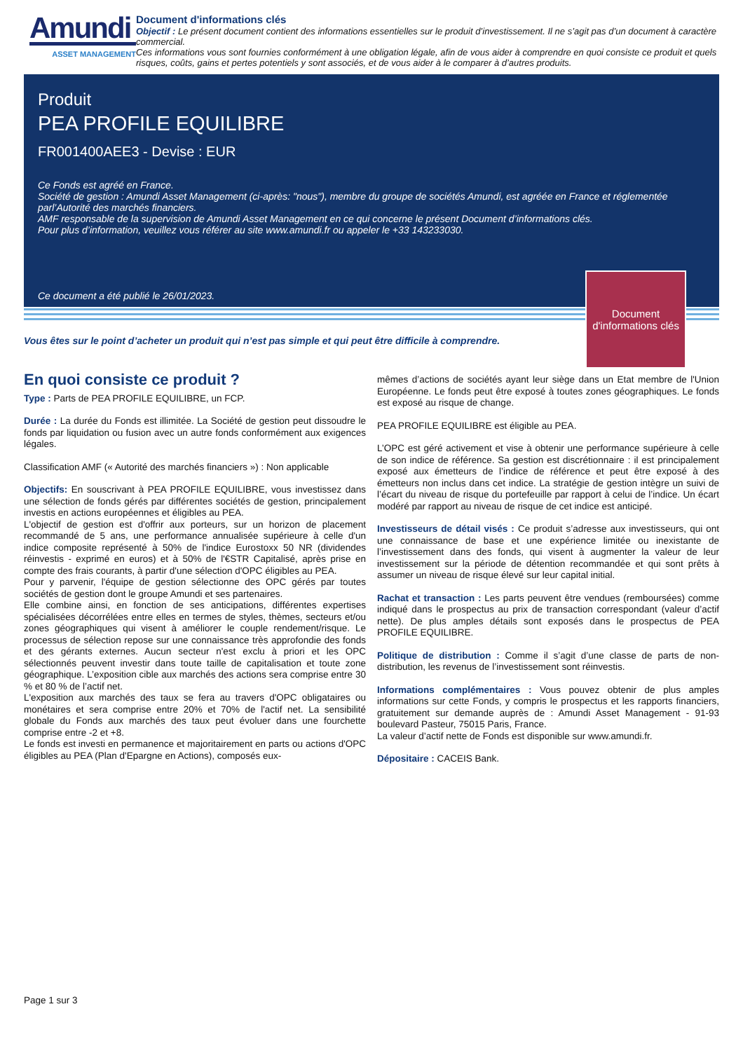Amundi
ASSET MANAGEMENT
Document d'informations clés
Objectif : Le présent document contient des informations essentielles sur le produit d’investissement. Il ne s’agit pas d’un document à caractère commercial.
Ces informations vous sont fournies conformément à une obligation légale, afin de vous aider à comprendre en quoi consiste ce produit et quels risques, coûts, gains et pertes potentiels y sont associés, et de vous aider à le comparer à d’autres produits.
Produit
PEA PROFILE EQUILIBRE
FR001400AEE3 - Devise : EUR
Ce Fonds est agréé en France.
Société de gestion : Amundi Asset Management (ci-après: "nous"), membre du groupe de sociétés Amundi, est agréée en France et réglementée parl’Autorité des marchés financiers.
AMF responsable de la supervision de Amundi Asset Management en ce qui concerne le présent Document d’informations clés.
Pour plus d’information, veuillez vous référer au site www.amundi.fr ou appeler le +33 143233030.
Ce document a été publié le 26/01/2023.
Document d'informations clés
Vous êtes sur le point d’acheter un produit qui n’est pas simple et qui peut être difficile à comprendre.
En quoi consiste ce produit ?
Type : Parts de PEA PROFILE EQUILIBRE, un FCP.
Durée : La durée du Fonds est illimitée. La Société de gestion peut dissoudre le fonds par liquidation ou fusion avec un autre fonds conformément aux exigences légales.
Classification AMF (« Autorité des marchés financiers ») : Non applicable
Objectifs: En souscrivant à PEA PROFILE EQUILIBRE, vous investissez dans une sélection de fonds gérés par différentes sociétés de gestion, principalement investis en actions européennes et éligibles au PEA.
L'objectif de gestion est d'offrir aux porteurs, sur un horizon de placement recommandé de 5 ans, une performance annualisée supérieure à celle d'un indice composite représenté à 50% de l'indice Eurostoxx 50 NR (dividendes réinvestis - exprimé en euros) et à 50% de l'€STR Capitalisé, après prise en compte des frais courants, à partir d'une sélection d'OPC éligibles au PEA.
Pour y parvenir, l'équipe de gestion sélectionne des OPC gérés par toutes sociétés de gestion dont le groupe Amundi et ses partenaires.
Elle combine ainsi, en fonction de ses anticipations, différentes expertises spécialisées décorrélées entre elles en termes de styles, thèmes, secteurs et/ou zones géographiques qui visent à améliorer le couple rendement/risque. Le processus de sélection repose sur une connaissance très approfondie des fonds et des gérants externes. Aucun secteur n'est exclu à priori et les OPC sélectionnés peuvent investir dans toute taille de capitalisation et toute zone géographique. L’exposition cible aux marchés des actions sera comprise entre 30 % et 80 % de l’actif net.
L'exposition aux marchés des taux se fera au travers d'OPC obligataires ou monétaires et sera comprise entre 20% et 70% de l'actif net. La sensibilité globale du Fonds aux marchés des taux peut évoluer dans une fourchette comprise entre -2 et +8.
Le fonds est investi en permanence et majoritairement en parts ou actions d'OPC éligibles au PEA (Plan d'Epargne en Actions), composés eux-
mêmes d’actions de sociétés ayant leur siège dans un Etat membre de l'Union Européenne. Le fonds peut être exposé à toutes zones géographiques. Le fonds est exposé au risque de change.
PEA PROFILE EQUILIBRE est éligible au PEA.
L’OPC est géré activement et vise à obtenir une performance supérieure à celle de son indice de référence. Sa gestion est discrétionnaire : il est principalement exposé aux émetteurs de l’indice de référence et peut être exposé à des émetteurs non inclus dans cet indice. La stratégie de gestion intègre un suivi de l’écart du niveau de risque du portefeuille par rapport à celui de l’indice. Un écart modéré par rapport au niveau de risque de cet indice est anticipé.
Investisseurs de détail visés : Ce produit s’adresse aux investisseurs, qui ont une connaissance de base et une expérience limitée ou inexistante de l’investissement dans des fonds, qui visent à augmenter la valeur de leur investissement sur la période de détention recommandée et qui sont prêts à assumer un niveau de risque élevé sur leur capital initial.
Rachat et transaction : Les parts peuvent être vendues (remboursées) comme indiqué dans le prospectus au prix de transaction correspondant (valeur d’actif nette). De plus amples détails sont exposés dans le prospectus de PEA PROFILE EQUILIBRE.
Politique de distribution : Comme il s’agit d’une classe de parts de non-distribution, les revenus de l’investissement sont réinvestis.
Informations complémentaires : Vous pouvez obtenir de plus amples informations sur cette Fonds, y compris le prospectus et les rapports financiers, gratuitement sur demande auprès de : Amundi Asset Management - 91-93 boulevard Pasteur, 75015 Paris, France.
La valeur d’actif nette de Fonds est disponible sur www.amundi.fr.
Dépositaire : CACEIS Bank.
Page 1 sur 3